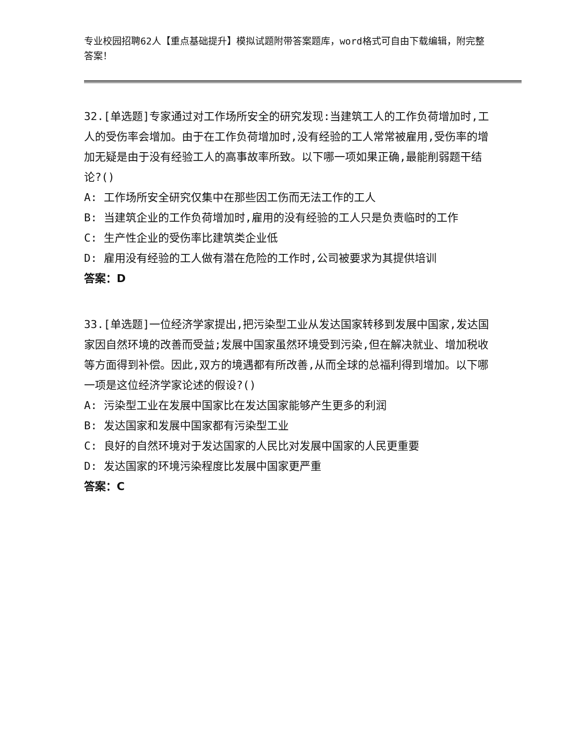专业校园招聘62人【重点基础提升】模拟试题附带答案题库，word格式可自由下载编辑，附完整答案！
32.[单选题]专家通过对工作场所安全的研究发现:当建筑工人的工作负荷增加时,工人的受伤率会增加。由于在工作负荷增加时,没有经验的工人常常被雇用,受伤率的增加无疑是由于没有经验工人的高事故率所致。以下哪一项如果正确,最能削弱题干结论?()
A: 工作场所安全研究仅集中在那些因工伤而无法工作的工人
B: 当建筑企业的工作负荷增加时,雇用的没有经验的工人只是负责临时的工作
C: 生产性企业的受伤率比建筑类企业低
D: 雇用没有经验的工人做有潜在危险的工作时,公司被要求为其提供培训
答案：D
33.[单选题]一位经济学家提出,把污染型工业从发达国家转移到发展中国家,发达国家因自然环境的改善而受益;发展中国家虽然环境受到污染,但在解决就业、增加税收等方面得到补偿。因此,双方的境遇都有所改善,从而全球的总福利得到增加。以下哪一项是这位经济学家论述的假设?()
A: 污染型工业在发展中国家比在发达国家能够产生更多的利润
B: 发达国家和发展中国家都有污染型工业
C: 良好的自然环境对于发达国家的人民比对发展中国家的人民更重要
D: 发达国家的环境污染程度比发展中国家更严重
答案：C